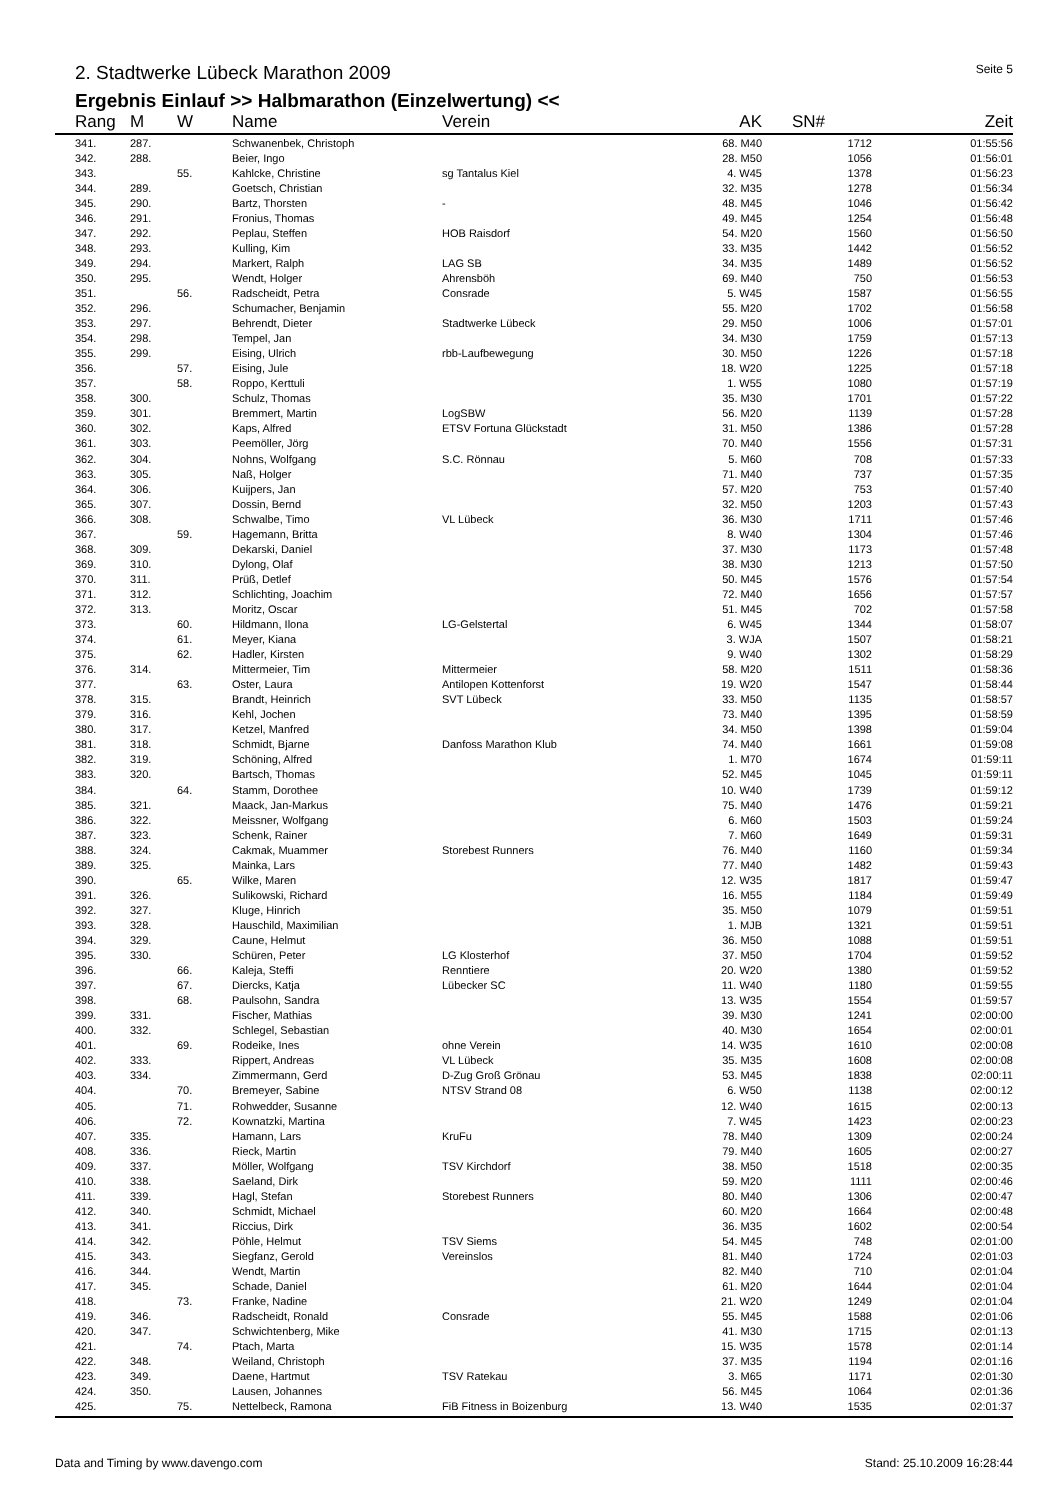2. Stadtwerke Lübeck Marathon 2009
Seite 5
Ergebnis Einlauf >> Halbmarathon (Einzelwertung) <<
| Rang | M | W | Name | Verein | AK | SN# | Zeit |
| --- | --- | --- | --- | --- | --- | --- | --- |
| 341. | 287. | | Schwanenbek, Christoph | | 68. M40 | 1712 | 01:55:56 |
| 342. | 288. | | Beier, Ingo | | 28. M50 | 1056 | 01:56:01 |
| 343. | | 55. | Kahlcke, Christine | sg Tantalus Kiel | 4. W45 | 1378 | 01:56:23 |
| 344. | 289. | | Goetsch, Christian | | 32. M35 | 1278 | 01:56:34 |
| 345. | 290. | | Bartz, Thorsten | - | 48. M45 | 1046 | 01:56:42 |
| 346. | 291. | | Fronius, Thomas | | 49. M45 | 1254 | 01:56:48 |
| 347. | 292. | | Peplau, Steffen | HOB Raisdorf | 54. M20 | 1560 | 01:56:50 |
| 348. | 293. | | Kulling, Kim | | 33. M35 | 1442 | 01:56:52 |
| 349. | 294. | | Markert, Ralph | LAG SB | 34. M35 | 1489 | 01:56:52 |
| 350. | 295. | | Wendt, Holger | Ahrensböh | 69. M40 | 750 | 01:56:53 |
| 351. | | 56. | Radscheidt, Petra | Consrade | 5. W45 | 1587 | 01:56:55 |
| 352. | 296. | | Schumacher, Benjamin | | 55. M20 | 1702 | 01:56:58 |
| 353. | 297. | | Behrendt, Dieter | Stadtwerke Lübeck | 29. M50 | 1006 | 01:57:01 |
| 354. | 298. | | Tempel, Jan | | 34. M30 | 1759 | 01:57:13 |
| 355. | 299. | | Eising, Ulrich | rbb-Laufbewegung | 30. M50 | 1226 | 01:57:18 |
| 356. | | 57. | Eising, Jule | | 18. W20 | 1225 | 01:57:18 |
| 357. | | 58. | Roppo, Kerttuli | | 1. W55 | 1080 | 01:57:19 |
| 358. | 300. | | Schulz, Thomas | | 35. M30 | 1701 | 01:57:22 |
| 359. | 301. | | Bremmert, Martin | LogSBW | 56. M20 | 1139 | 01:57:28 |
| 360. | 302. | | Kaps, Alfred | ETSV Fortuna Glückstadt | 31. M50 | 1386 | 01:57:28 |
| 361. | 303. | | Peemöller, Jörg | | 70. M40 | 1556 | 01:57:31 |
| 362. | 304. | | Nohns, Wolfgang | S.C. Rönnau | 5. M60 | 708 | 01:57:33 |
| 363. | 305. | | Naß, Holger | | 71. M40 | 737 | 01:57:35 |
| 364. | 306. | | Kuijpers, Jan | | 57. M20 | 753 | 01:57:40 |
| 365. | 307. | | Dossin, Bernd | | 32. M50 | 1203 | 01:57:43 |
| 366. | 308. | | Schwalbe, Timo | VL Lübeck | 36. M30 | 1711 | 01:57:46 |
| 367. | | 59. | Hagemann, Britta | | 8. W40 | 1304 | 01:57:46 |
| 368. | 309. | | Dekarski, Daniel | | 37. M30 | 1173 | 01:57:48 |
| 369. | 310. | | Dylong, Olaf | | 38. M30 | 1213 | 01:57:50 |
| 370. | 311. | | Prüß, Detlef | | 50. M45 | 1576 | 01:57:54 |
| 371. | 312. | | Schlichting, Joachim | | 72. M40 | 1656 | 01:57:57 |
| 372. | 313. | | Moritz, Oscar | | 51. M45 | 702 | 01:57:58 |
| 373. | | 60. | Hildmann, Ilona | LG-Gelstertal | 6. W45 | 1344 | 01:58:07 |
| 374. | | 61. | Meyer, Kiana | | 3. WJA | 1507 | 01:58:21 |
| 375. | | 62. | Hadler, Kirsten | | 9. W40 | 1302 | 01:58:29 |
| 376. | 314. | | Mittermeier, Tim | Mittermeier | 58. M20 | 1511 | 01:58:36 |
| 377. | | 63. | Oster, Laura | Antilopen Kottenforst | 19. W20 | 1547 | 01:58:44 |
| 378. | 315. | | Brandt, Heinrich | SVT Lübeck | 33. M50 | 1135 | 01:58:57 |
| 379. | 316. | | Kehl, Jochen | | 73. M40 | 1395 | 01:58:59 |
| 380. | 317. | | Ketzel, Manfred | | 34. M50 | 1398 | 01:59:04 |
| 381. | 318. | | Schmidt, Bjarne | Danfoss Marathon Klub | 74. M40 | 1661 | 01:59:08 |
| 382. | 319. | | Schöning, Alfred | | 1. M70 | 1674 | 01:59:11 |
| 383. | 320. | | Bartsch, Thomas | | 52. M45 | 1045 | 01:59:11 |
| 384. | | 64. | Stamm, Dorothee | | 10. W40 | 1739 | 01:59:12 |
| 385. | 321. | | Maack, Jan-Markus | | 75. M40 | 1476 | 01:59:21 |
| 386. | 322. | | Meissner, Wolfgang | | 6. M60 | 1503 | 01:59:24 |
| 387. | 323. | | Schenk, Rainer | | 7. M60 | 1649 | 01:59:31 |
| 388. | 324. | | Cakmak, Muammer | Storebest Runners | 76. M40 | 1160 | 01:59:34 |
| 389. | 325. | | Mainka, Lars | | 77. M40 | 1482 | 01:59:43 |
| 390. | | 65. | Wilke, Maren | | 12. W35 | 1817 | 01:59:47 |
| 391. | 326. | | Sulikowski, Richard | | 16. M55 | 1184 | 01:59:49 |
| 392. | 327. | | Kluge, Hinrich | | 35. M50 | 1079 | 01:59:51 |
| 393. | 328. | | Hauschild, Maximilian | | 1. MJB | 1321 | 01:59:51 |
| 394. | 329. | | Caune, Helmut | | 36. M50 | 1088 | 01:59:51 |
| 395. | 330. | | Schüren, Peter | LG Klosterhof | 37. M50 | 1704 | 01:59:52 |
| 396. | | 66. | Kaleja, Steffi | Renntiere | 20. W20 | 1380 | 01:59:52 |
| 397. | | 67. | Diercks, Katja | Lübecker SC | 11. W40 | 1180 | 01:59:55 |
| 398. | | 68. | Paulsohn, Sandra | | 13. W35 | 1554 | 01:59:57 |
| 399. | 331. | | Fischer, Mathias | | 39. M30 | 1241 | 02:00:00 |
| 400. | 332. | | Schlegel, Sebastian | | 40. M30 | 1654 | 02:00:01 |
| 401. | | 69. | Rodeike, Ines | ohne Verein | 14. W35 | 1610 | 02:00:08 |
| 402. | 333. | | Rippert, Andreas | VL Lübeck | 35. M35 | 1608 | 02:00:08 |
| 403. | 334. | | Zimmermann, Gerd | D-Zug Groß Grönau | 53. M45 | 1838 | 02:00:11 |
| 404. | | 70. | Bremeyer, Sabine | NTSV Strand 08 | 6. W50 | 1138 | 02:00:12 |
| 405. | | 71. | Rohwedder, Susanne | | 12. W40 | 1615 | 02:00:13 |
| 406. | | 72. | Kownatzki, Martina | | 7. W45 | 1423 | 02:00:23 |
| 407. | 335. | | Hamann, Lars | KruFu | 78. M40 | 1309 | 02:00:24 |
| 408. | 336. | | Rieck, Martin | | 79. M40 | 1605 | 02:00:27 |
| 409. | 337. | | Möller, Wolfgang | TSV Kirchdorf | 38. M50 | 1518 | 02:00:35 |
| 410. | 338. | | Saeland, Dirk | | 59. M20 | 1111 | 02:00:46 |
| 411. | 339. | | Hagl, Stefan | Storebest Runners | 80. M40 | 1306 | 02:00:47 |
| 412. | 340. | | Schmidt, Michael | | 60. M20 | 1664 | 02:00:48 |
| 413. | 341. | | Riccius, Dirk | | 36. M35 | 1602 | 02:00:54 |
| 414. | 342. | | Pöhle, Helmut | TSV Siems | 54. M45 | 748 | 02:01:00 |
| 415. | 343. | | Siegfanz, Gerold | Vereinslos | 81. M40 | 1724 | 02:01:03 |
| 416. | 344. | | Wendt, Martin | | 82. M40 | 710 | 02:01:04 |
| 417. | 345. | | Schade, Daniel | | 61. M20 | 1644 | 02:01:04 |
| 418. | | 73. | Franke, Nadine | | 21. W20 | 1249 | 02:01:04 |
| 419. | 346. | | Radscheidt, Ronald | Consrade | 55. M45 | 1588 | 02:01:06 |
| 420. | 347. | | Schwichtenberg, Mike | | 41. M30 | 1715 | 02:01:13 |
| 421. | | 74. | Ptach, Marta | | 15. W35 | 1578 | 02:01:14 |
| 422. | 348. | | Weiland, Christoph | | 37. M35 | 1194 | 02:01:16 |
| 423. | 349. | | Daene, Hartmut | TSV Ratekau | 3. M65 | 1171 | 02:01:30 |
| 424. | 350. | | Lausen, Johannes | | 56. M45 | 1064 | 02:01:36 |
| 425. | | 75. | Nettelbeck, Ramona | FiB Fitness in Boizenburg | 13. W40 | 1535 | 02:01:37 |
Data and Timing by www.davengo.com
Stand: 25.10.2009 16:28:44